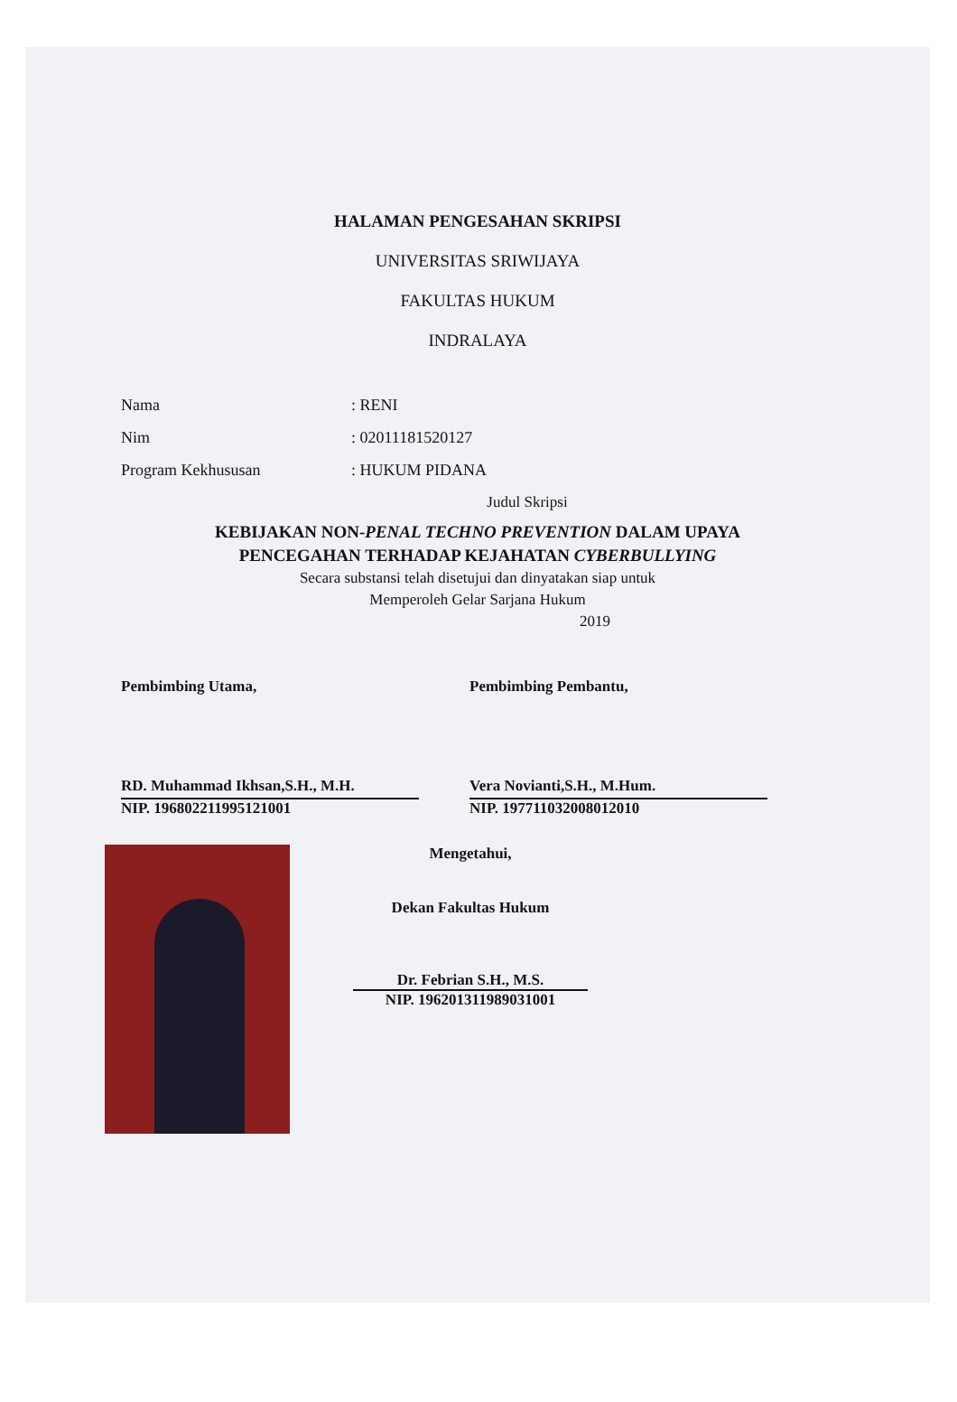HALAMAN PENGESAHAN SKRIPSI
UNIVERSITAS SRIWIJAYA
FAKULTAS HUKUM
INDRALAYA
Nama: RENI
Nim: 02011181520127
Program Kekhususan: HUKUM PIDANA
Judul Skripsi
KEBIJAKAN NON-PENAL TECHNO PREVENTION DALAM UPAYA
PENCEGAHAN TERHADAP KEJAHATAN CYBERBULLYING
Secara substansi telah disetujui dan dinyatakan siap untuk
Memperoleh Gelar Sarjana Hukum
2019
Pembimbing Utama,
RD. Muhammad Ikhsan,S.H., M.H.
NIP. 196802211995121001
Pembimbing Pembantu,
Vera Novianti,S.H., M.Hum.
NIP. 197711032008012010
Mengetahui,
Dekan Fakultas Hukum
Dr. Febrian S.H., M.S.
NIP. 196201311989031001